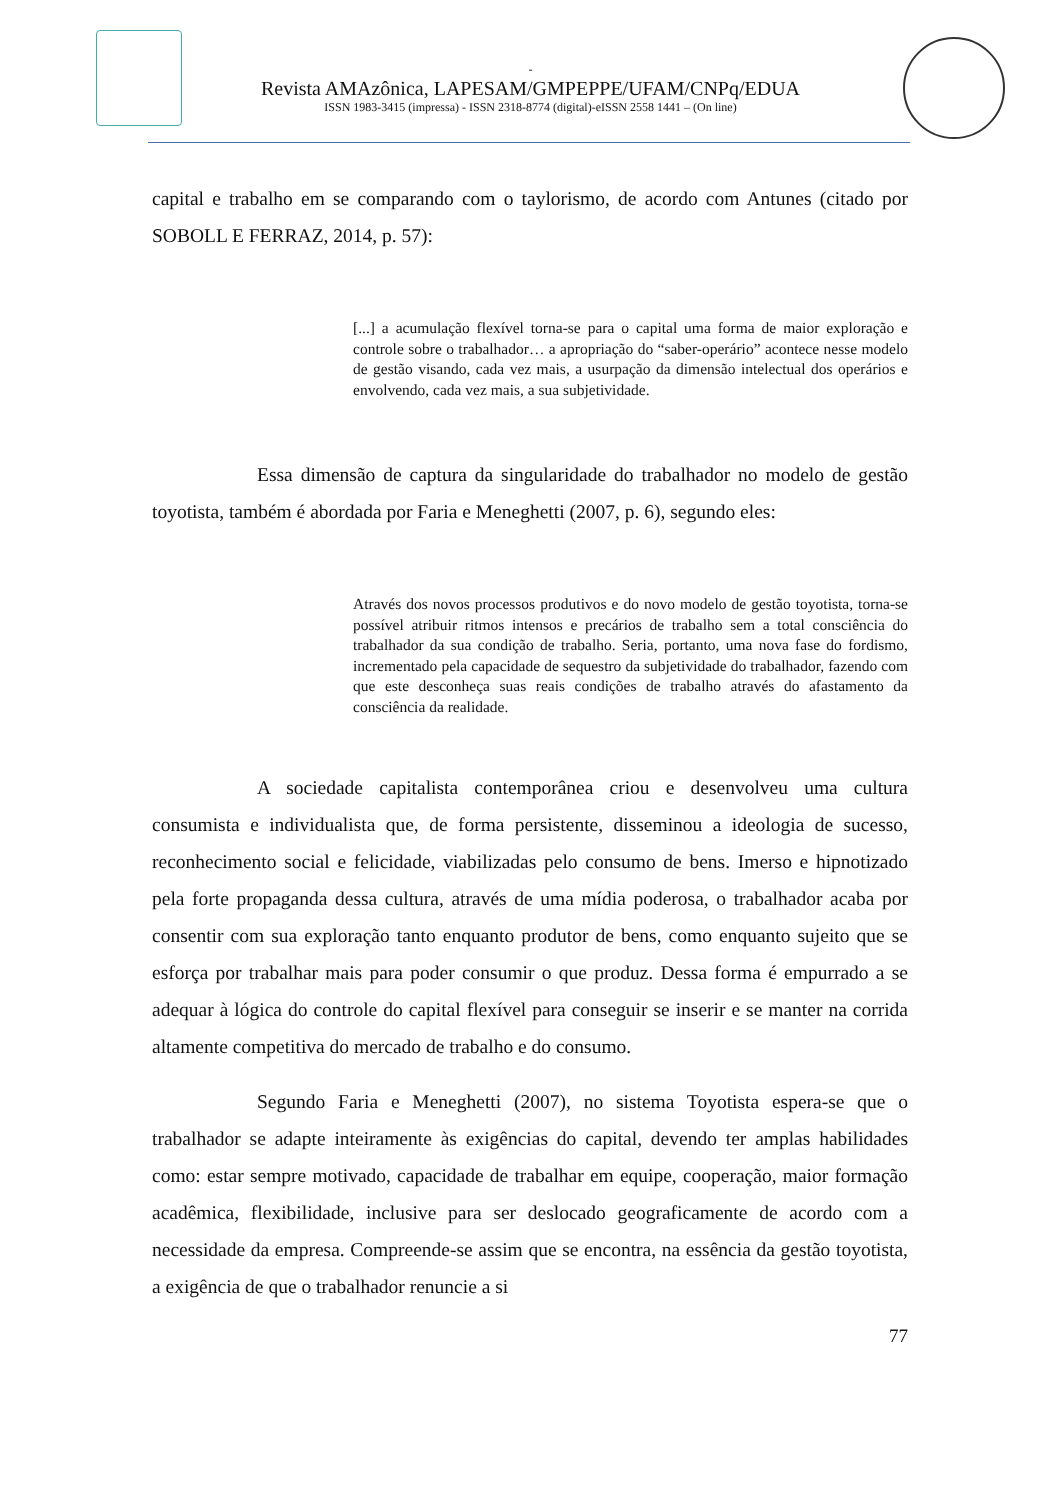-
Revista AMAzônica, LAPESAM/GMPEPPE/UFAM/CNPq/EDUA
ISSN 1983-3415 (impressa) - ISSN 2318-8774 (digital)-eISSN 2558 1441 – (On line)
capital e trabalho em se comparando com o taylorismo, de acordo com Antunes (citado por SOBOLL E FERRAZ, 2014, p. 57):
[...] a acumulação flexível torna-se para o capital uma forma de maior exploração e controle sobre o trabalhador… a apropriação do “saber-operário” acontece nesse modelo de gestão visando, cada vez mais, a usurpação da dimensão intelectual dos operários e envolvendo, cada vez mais, a sua subjetividade.
Essa dimensão de captura da singularidade do trabalhador no modelo de gestão toyotista, também é abordada por Faria e Meneghetti (2007, p. 6), segundo eles:
Através dos novos processos produtivos e do novo modelo de gestão toyotista, torna-se possível atribuir ritmos intensos e precários de trabalho sem a total consciência do trabalhador da sua condição de trabalho. Seria, portanto, uma nova fase do fordismo, incrementado pela capacidade de sequestro da subjetividade do trabalhador, fazendo com que este desconheça suas reais condições de trabalho através do afastamento da consciência da realidade.
A sociedade capitalista contemporânea criou e desenvolveu uma cultura consumista e individualista que, de forma persistente, disseminou a ideologia de sucesso, reconhecimento social e felicidade, viabilizadas pelo consumo de bens. Imerso e hipnotizado pela forte propaganda dessa cultura, através de uma mídia poderosa, o trabalhador acaba por consentir com sua exploração tanto enquanto produtor de bens, como enquanto sujeito que se esforça por trabalhar mais para poder consumir o que produz. Dessa forma é empurrado a se adequar à lógica do controle do capital flexível para conseguir se inserir e se manter na corrida altamente competitiva do mercado de trabalho e do consumo.
Segundo Faria e Meneghetti (2007), no sistema Toyotista espera-se que o trabalhador se adapte inteiramente às exigências do capital, devendo ter amplas habilidades como: estar sempre motivado, capacidade de trabalhar em equipe, cooperação, maior formação acadêmica, flexibilidade, inclusive para ser deslocado geograficamente de acordo com a necessidade da empresa. Compreende-se assim que se encontra, na essência da gestão toyotista, a exigência de que o trabalhador renuncie a si
77